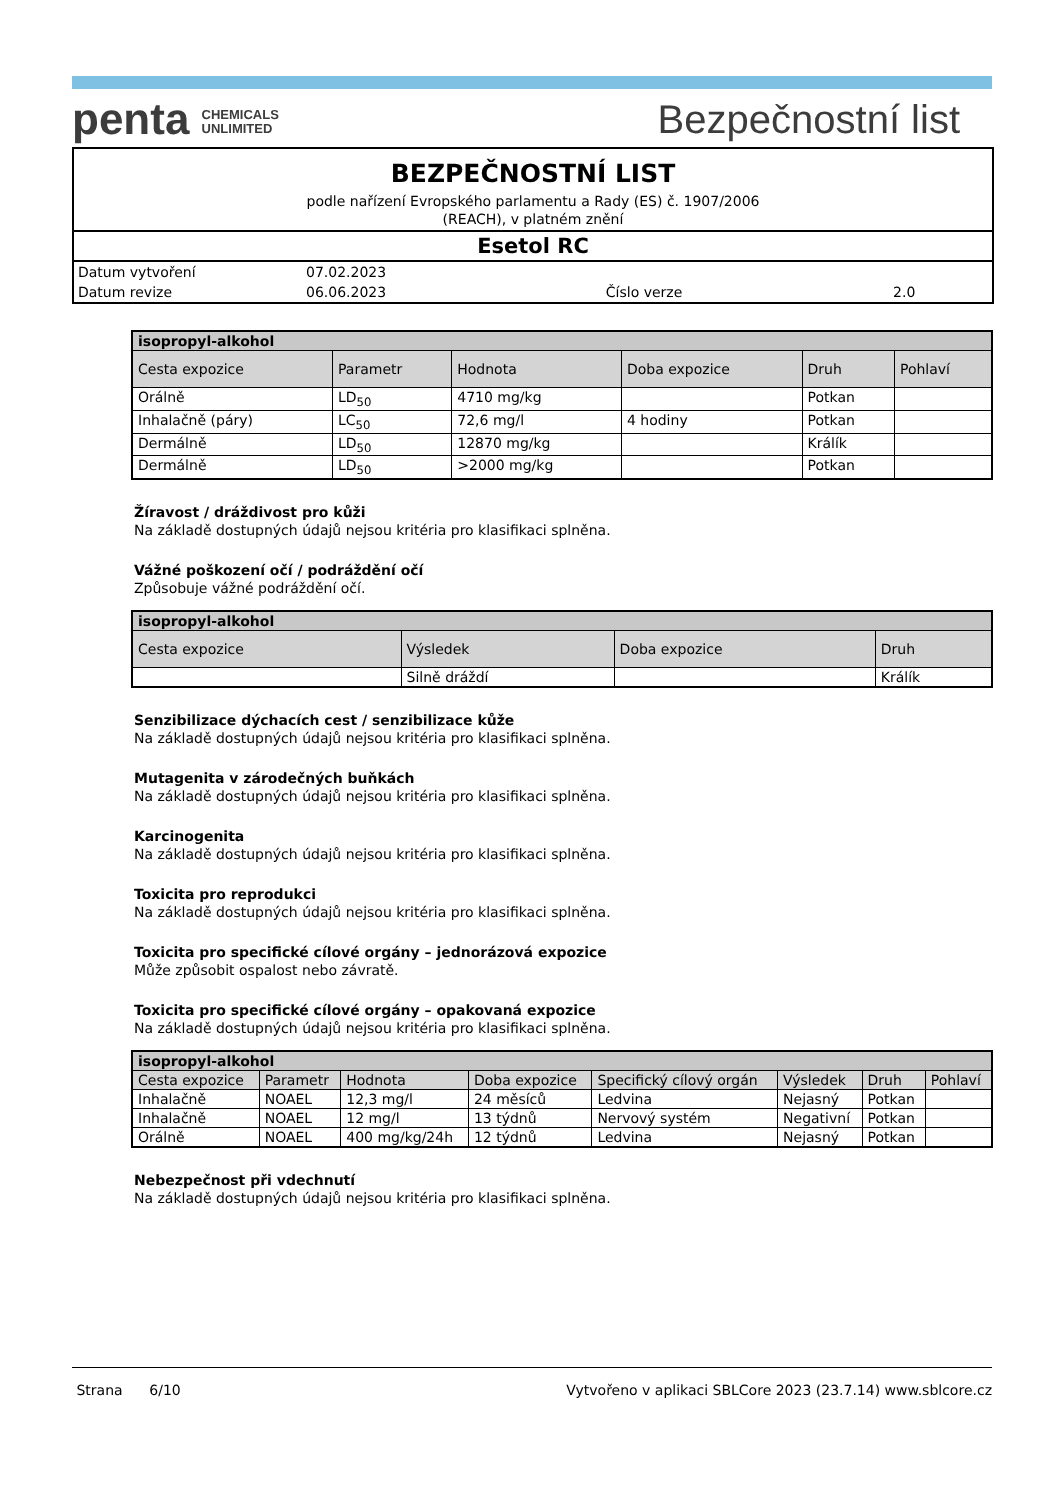penta CHEMICALS
UNLIMITED
Bezpečnostní list
BEZPEČNOSTNÍ LIST
podle nařízení Evropského parlamentu a Rady (ES) č. 1907/2006
(REACH), v platném znění
Esetol RC
| Datum vytvoření | 07.02.2023 | | |
| Datum revize | 06.06.2023 | Číslo verze | 2.0 |
| isopropyl-alkohol | | | | | |
| --- | --- | --- | --- | --- | --- |
| Cesta expozice | Parametr | Hodnota | Doba expozice | Druh | Pohlaví |
| Orálně | LD<sub>50</sub> | 4710 mg/kg | | Potkan | |
| Inhalačně (páry) | LC<sub>50</sub> | 72,6 mg/l | 4 hodiny | Potkan | |
| Dermálně | LD<sub>50</sub> | 12870 mg/kg | | Králík | |
| Dermálně | LD<sub>50</sub> | >2000 mg/kg | | Potkan | |
Žíravost / dráždivost pro kůži
Na základě dostupných údajů nejsou kritéria pro klasifikaci splněna.
Vážné poškození očí / podráždění očí
Způsobuje vážné podráždění očí.
| isopropyl-alkohol | | | |
| --- | --- | --- | --- |
| Cesta expozice | Výsledek | Doba expozice | Druh |
| | Silně dráždí | | Králík |
Senzibilizace dýchacích cest / senzibilizace kůže
Na základě dostupných údajů nejsou kritéria pro klasifikaci splněna.
Mutagenita v zárodečných buňkách
Na základě dostupných údajů nejsou kritéria pro klasifikaci splněna.
Karcinogenita
Na základě dostupných údajů nejsou kritéria pro klasifikaci splněna.
Toxicita pro reprodukci
Na základě dostupných údajů nejsou kritéria pro klasifikaci splněna.
Toxicita pro specifické cílové orgány – jednorázová expozice
Může způsobit ospalost nebo závratě.
Toxicita pro specifické cílové orgány – opakovaná expozice
Na základě dostupných údajů nejsou kritéria pro klasifikaci splněna.
| isopropyl-alkohol | | | | | | | |
| --- | --- | --- | --- | --- | --- | --- | --- |
| Cesta expozice | Parametr | Hodnota | Doba expozice | Specifický cílový orgán | Výsledek | Druh | Pohlaví |
| Inhalačně | NOAEL | 12,3 mg/l | 24 měsíců | Ledvina | Nejasný | Potkan | |
| Inhalačně | NOAEL | 12 mg/l | 13 týdnů | Nervový systém | Negativní | Potkan | |
| Orálně | NOAEL | 400 mg/kg/24h | 12 týdnů | Ledvina | Nejasný | Potkan | |
Nebezpečnost při vdechnutí
Na základě dostupných údajů nejsou kritéria pro klasifikaci splněna.
Strana 6/10 Vytvořeno v aplikaci SBLCore 2023 (23.7.14) www.sblcore.cz